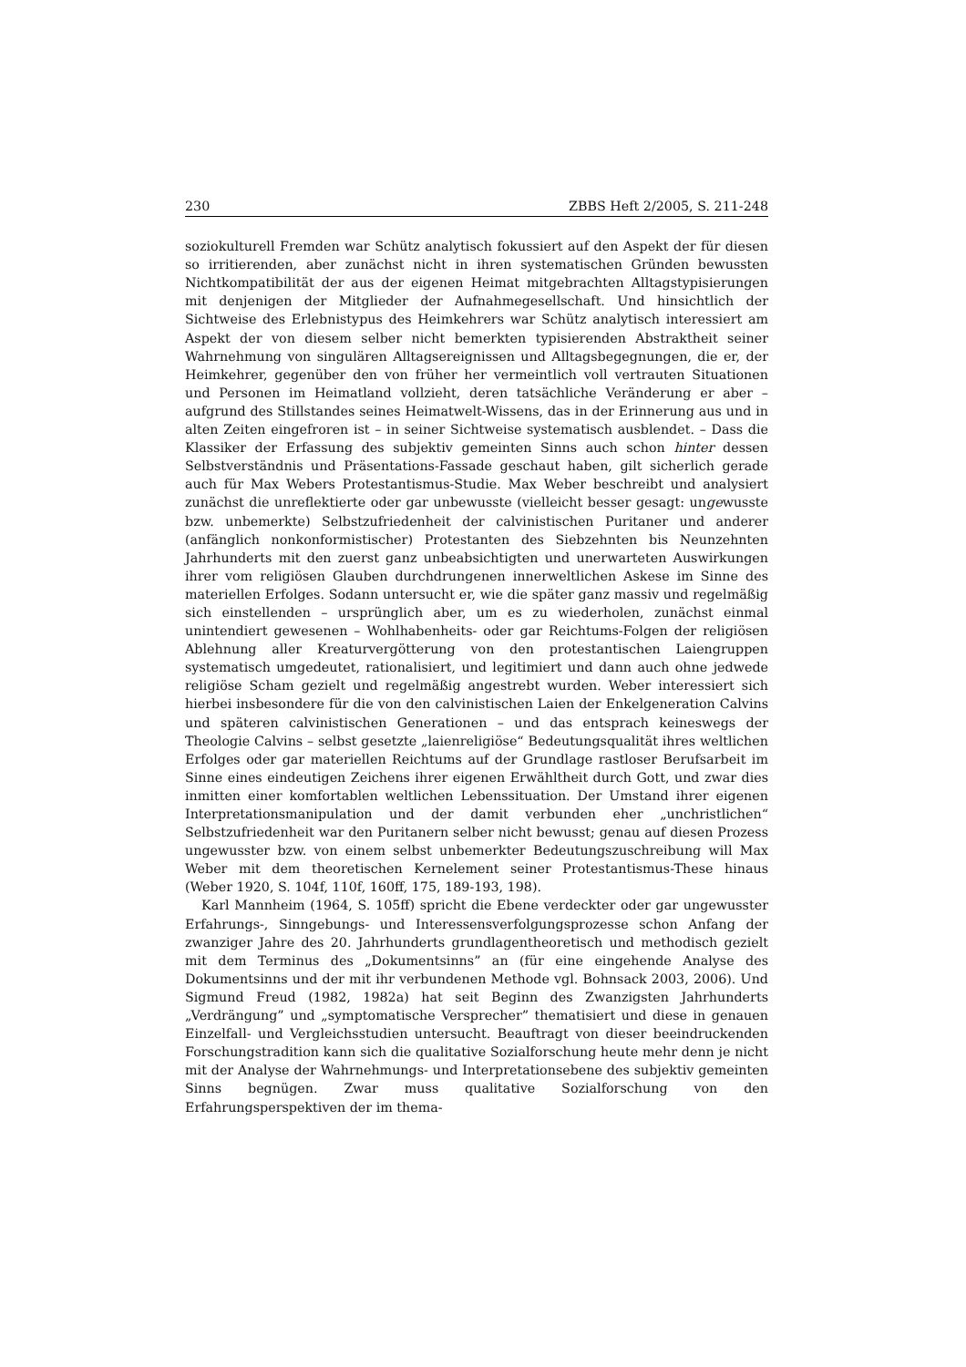230 ZBBS Heft 2/2005, S. 211-248
soziokulturell Fremden war Schütz analytisch fokussiert auf den Aspekt der für diesen so irritierenden, aber zunächst nicht in ihren systematischen Gründen bewussten Nichtkompatibilität der aus der eigenen Heimat mitgebrachten Alltagstypisierungen mit denjenigen der Mitglieder der Aufnahmegesellschaft. Und hinsichtlich der Sichtweise des Erlebnistypus des Heimkehrers war Schütz analytisch interessiert am Aspekt der von diesem selber nicht bemerkten typisierenden Abstraktheit seiner Wahrnehmung von singulären Alltagsereignissen und Alltagsbegegnungen, die er, der Heimkehrer, gegenüber den von früher her vermeintlich voll vertrauten Situationen und Personen im Heimatland vollzieht, deren tatsächliche Veränderung er aber – aufgrund des Stillstandes seines Heimatwelt-Wissens, das in der Erinnerung aus und in alten Zeiten eingefroren ist – in seiner Sichtweise systematisch ausblendet. – Dass die Klassiker der Erfassung des subjektiv gemeinten Sinns auch schon hinter dessen Selbstverständnis und Präsentations-Fassade geschaut haben, gilt sicherlich gerade auch für Max Webers Protestantismus-Studie. Max Weber beschreibt und analysiert zunächst die unreflektierte oder gar unbewusste (vielleicht besser gesagt: ungewusste bzw. unbemerkte) Selbstzufriedenheit der calvinistischen Puritaner und anderer (anfänglich nonkonformistischer) Protestanten des Siebzehnten bis Neunzehnten Jahrhunderts mit den zuerst ganz unbeabsichtigten und unerwarteten Auswirkungen ihrer vom religiösen Glauben durchdrungenen innerweltlichen Askese im Sinne des materiellen Erfolges. Sodann untersucht er, wie die später ganz massiv und regelmäßig sich einstellenden – ursprünglich aber, um es zu wiederholen, zunächst einmal unintendiert gewesenen – Wohlhabenheits- oder gar Reichtums-Folgen der religiösen Ablehnung aller Kreaturvergötterung von den protestantischen Laiengruppen systematisch umgedeutet, rationalisiert, und legitimiert und dann auch ohne jedwede religiöse Scham gezielt und regelmäßig angestrebt wurden. Weber interessiert sich hierbei insbesondere für die von den calvinistischen Laien der Enkelgeneration Calvins und späteren calvinistischen Generationen – und das entsprach keineswegs der Theologie Calvins – selbst gesetzte „laienreligiöse“ Bedeutungsqualität ihres weltlichen Erfolges oder gar materiellen Reichtums auf der Grundlage rastloser Berufsarbeit im Sinne eines eindeutigen Zeichens ihrer eigenen Erwähltheit durch Gott, und zwar dies inmitten einer komfortablen weltlichen Lebenssituation. Der Umstand ihrer eigenen Interpretationsmanipulation und der damit verbunden eher „unchristlichen“ Selbstzufriedenheit war den Puritanern selber nicht bewusst; genau auf diesen Prozess ungewusster bzw. von einem selbst unbemerkter Bedeutungszuschreibung will Max Weber mit dem theoretischen Kernelement seiner Protestantismus-These hinaus (Weber 1920, S. 104f, 110f, 160ff, 175, 189-193, 198).
Karl Mannheim (1964, S. 105ff) spricht die Ebene verdeckter oder gar ungewusster Erfahrungs-, Sinngebungs- und Interessensverfolgungsprozesse schon Anfang der zwanziger Jahre des 20. Jahrhunderts grundlagentheoretisch und methodisch gezielt mit dem Terminus des „Dokumentsinns” an (für eine eingehende Analyse des Dokumentsinns und der mit ihr verbundenen Methode vgl. Bohnsack 2003, 2006). Und Sigmund Freud (1982, 1982a) hat seit Beginn des Zwanzigsten Jahrhunderts „Verdrängung” und „symptomatische Versprecher” thematisiert und diese in genauen Einzelfall- und Vergleichsstudien untersucht. Beauftragt von dieser beeindruckenden Forschungstradition kann sich die qualitative Sozialforschung heute mehr denn je nicht mit der Analyse der Wahrnehmungs- und Interpretationsebene des subjektiv gemeinten Sinns begnügen. Zwar muss qualitative Sozialforschung von den Erfahrungsperspektiven der im thema-